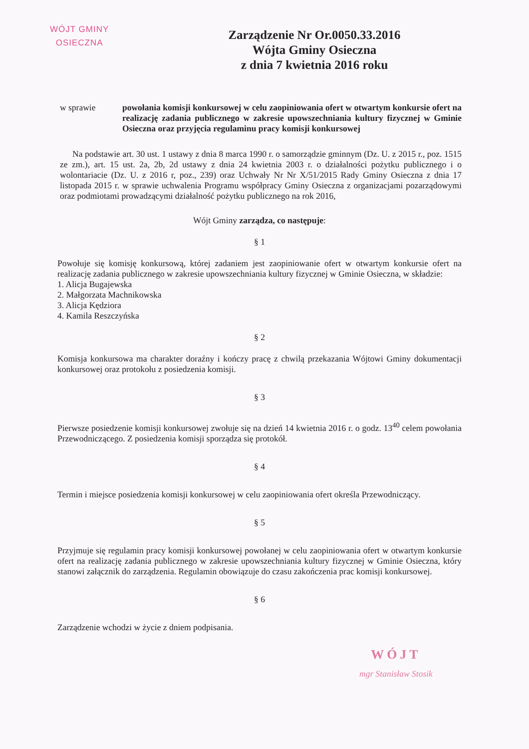WÓJT GMINY
OSIECZNA
Zarządzenie Nr Or.0050.33.2016
Wójta Gminy Osieczna
z dnia 7 kwietnia 2016 roku
w sprawie powołania komisji konkursowej w celu zaopiniowania ofert w otwartym konkursie ofert na realizację zadania publicznego w zakresie upowszechniania kultury fizycznej w Gminie Osieczna oraz przyjęcia regulaminu pracy komisji konkursowej
Na podstawie art. 30 ust. 1 ustawy z dnia 8 marca 1990 r. o samorządzie gminnym (Dz. U. z 2015 r., poz. 1515 ze zm.), art. 15 ust. 2a, 2b, 2d ustawy z dnia 24 kwietnia 2003 r. o działalności pożytku publicznego i o wolontariacie (Dz. U. z 2016 r, poz., 239) oraz Uchwały Nr Nr X/51/2015 Rady Gminy Osieczna z dnia 17 listopada 2015 r. w sprawie uchwalenia Programu współpracy Gminy Osieczna z organizacjami pozarządowymi oraz podmiotami prowadzącymi działalność pożytku publicznego na rok 2016,
Wójt Gminy zarządza, co następuje:
§ 1
Powołuje się komisję konkursową, której zadaniem jest zaopiniowanie ofert w otwartym konkursie ofert na realizację zadania publicznego w zakresie upowszechniania kultury fizycznej w Gminie Osieczna, w składzie:
1. Alicja Bugajewska
2. Małgorzata Machnikowska
3. Alicja Kędziora
4. Kamila Reszczyńska
§ 2
Komisja konkursowa ma charakter doraźny i kończy pracę z chwilą przekazania Wójtowi Gminy dokumentacji konkursowej oraz protokołu z posiedzenia komisji.
§ 3
Pierwsze posiedzenie komisji konkursowej zwołuje się na dzień 14 kwietnia 2016 r. o godz. 13<sup>40</sup> celem powołania Przewodniczącego. Z posiedzenia komisji sporządza się protokół.
§ 4
Termin i miejsce posiedzenia komisji konkursowej w celu zaopiniowania ofert określa Przewodniczący.
§ 5
Przyjmuje się regulamin pracy komisji konkursowej powołanej w celu zaopiniowania ofert w otwartym konkursie ofert na realizację zadania publicznego w zakresie upowszechniania kultury fizycznej w Gminie Osieczna, który stanowi załącznik do zarządzenia. Regulamin obowiązuje do czasu zakończenia prac komisji konkursowej.
§ 6
Zarządzenie wchodzi w życie z dniem podpisania.
WÓJT
mgr Stanisław Stosik